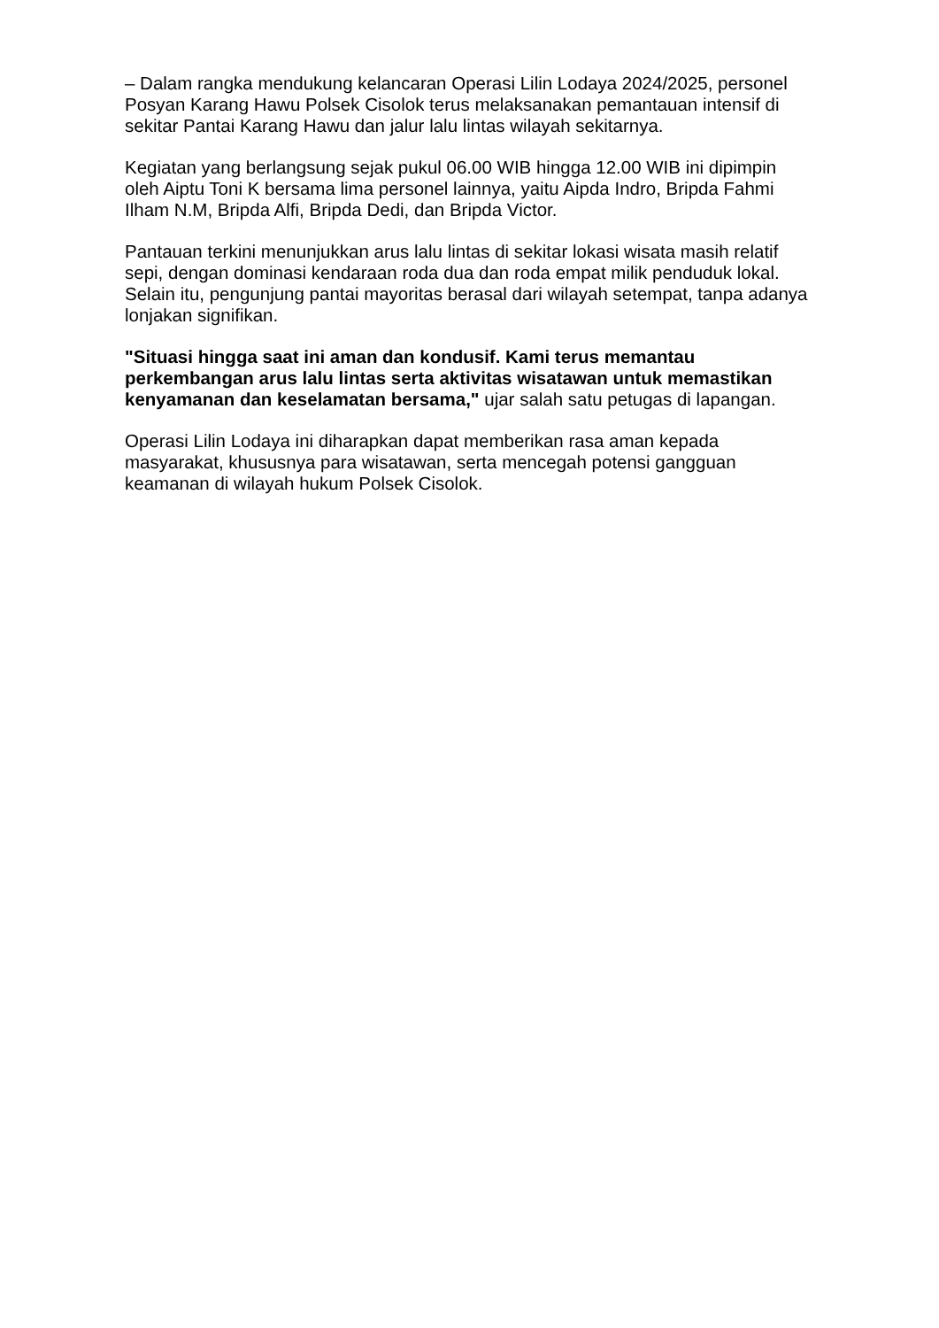– Dalam rangka mendukung kelancaran Operasi Lilin Lodaya 2024/2025, personel Posyan Karang Hawu Polsek Cisolok terus melaksanakan pemantauan intensif di sekitar Pantai Karang Hawu dan jalur lalu lintas wilayah sekitarnya.
Kegiatan yang berlangsung sejak pukul 06.00 WIB hingga 12.00 WIB ini dipimpin oleh Aiptu Toni K bersama lima personel lainnya, yaitu Aipda Indro, Bripda Fahmi Ilham N.M, Bripda Alfi, Bripda Dedi, dan Bripda Victor.
Pantauan terkini menunjukkan arus lalu lintas di sekitar lokasi wisata masih relatif sepi, dengan dominasi kendaraan roda dua dan roda empat milik penduduk lokal. Selain itu, pengunjung pantai mayoritas berasal dari wilayah setempat, tanpa adanya lonjakan signifikan.
"Situasi hingga saat ini aman dan kondusif. Kami terus memantau perkembangan arus lalu lintas serta aktivitas wisatawan untuk memastikan kenyamanan dan keselamatan bersama," ujar salah satu petugas di lapangan.
Operasi Lilin Lodaya ini diharapkan dapat memberikan rasa aman kepada masyarakat, khususnya para wisatawan, serta mencegah potensi gangguan keamanan di wilayah hukum Polsek Cisolok.